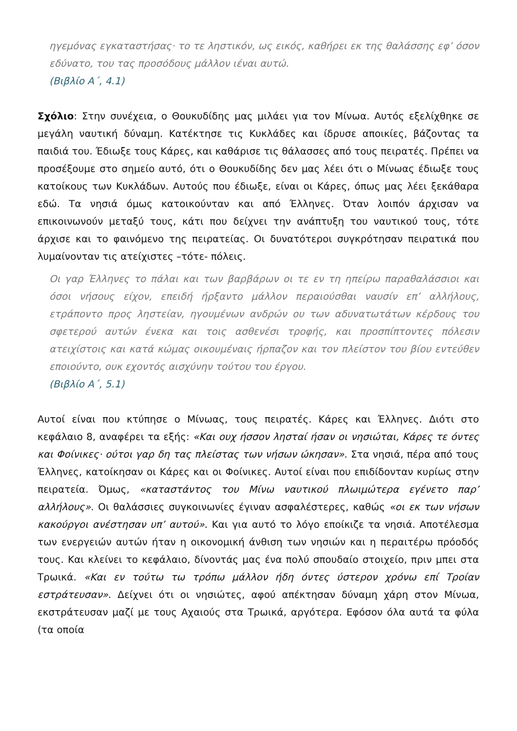ηγεμόνας εγκαταστήσας· το τε ληστικόν, ως εικός, καθήρει εκ της θαλάσσης εφ’ όσον εδύνατο, του τας προσόδους μάλλον ιέναι αυτώ.
(Βιβλίο Α΄, 4.1)
Σχόλιο: Στην συνέχεια, ο Θουκυδίδης μας μιλάει για τον Μίνωα. Αυτός εξελίχθηκε σε μεγάλη ναυτική δύναμη. Κατέκτησε τις Κυκλάδες και ίδρυσε αποικίες, βάζοντας τα παιδιά του. Έδιωξε τους Κάρες, και καθάρισε τις θάλασσες από τους πειρατές. Πρέπει να προσέξουμε στο σημείο αυτό, ότι ο Θουκυδίδης δεν μας λέει ότι ο Μίνωας έδιωξε τους κατοίκους των Κυκλάδων. Αυτούς που έδιωξε, είναι οι Κάρες, όπως μας λέει ξεκάθαρα εδώ. Τα νησιά όμως κατοικούνταν και από Έλληνες. Όταν λοιπόν άρχισαν να επικοινωνούν μεταξύ τους, κάτι που δείχνει την ανάπτυξη του ναυτικού τους, τότε άρχισε και το φαινόμενο της πειρατείας. Οι δυνατότεροι συγκρότησαν πειρατικά που λυμαίνονταν τις ατείχιστες –τότε- πόλεις.
Οι γαρ Έλληνες το πάλαι και των βαρβάρων οι τε εν τη ηπείρω παραθαλάσσιοι και όσοι νήσους είχον, επειδή ήρξαντο μάλλον περαιούσθαι ναυσίν επ’ αλλήλους, ετράποντο προς ληστείαν, ηγουμένων ανδρών ου των αδυνατωτάτων κέρδους του σφετερού αυτών ένεκα και τοις ασθενέσι τροφής, και προσπίπτοντες πόλεσιν ατειχίστοις και κατά κώμας οικουμέναις ήρπαζον και τον πλείστον του βίου εντεύθεν εποιούντο, ουκ εχοντός αισχύνην τούτου του έργου.
(Βιβλίο Α΄, 5.1)
Αυτοί είναι που κτύπησε ο Μίνωας, τους πειρατές. Κάρες και Έλληνες. Διότι στο κεφάλαιο 8, αναφέρει τα εξής: «Και ουχ ήσσον λησταί ήσαν οι νησιώται, Κάρες τε όντες και Φοίνικες· ούτοι γαρ δη τας πλείστας των νήσων ώκησαν». Στα νησιά, πέρα από τους Έλληνες, κατοίκησαν οι Κάρες και οι Φοίνικες. Αυτοί είναι που επιδίδονταν κυρίως στην πειρατεία. Όμως, «καταστάντος του Μίνω ναυτικού πλωιμώτερα εγένετο παρ’ αλλήλους». Οι θαλάσσιες συγκοινωνίες έγιναν ασφαλέστερες, καθώς «οι εκ των νήσων κακούργοι ανέστησαν υπ’ αυτού». Και για αυτό το λόγο εποίκιζε τα νησιά. Αποτέλεσμα των ενεργειών αυτών ήταν η οικονομική άνθιση των νησιών και η περαιτέρω πρόοδός τους. Και κλείνει το κεφάλαιο, δίνοντάς μας ένα πολύ σπουδαίο στοιχείο, πριν μπει στα Τρωικά. «Και εν τούτω τω τρόπω μάλλον ήδη όντες ύστερον χρόνω επί Τροίαν εστράτευσαν». Δείχνει ότι οι νησιώτες, αφού απέκτησαν δύναμη χάρη στον Μίνωα, εκστράτευσαν μαζί με τους Αχαιούς στα Τρωικά, αργότερα. Εφόσον όλα αυτά τα φύλα (τα οποία